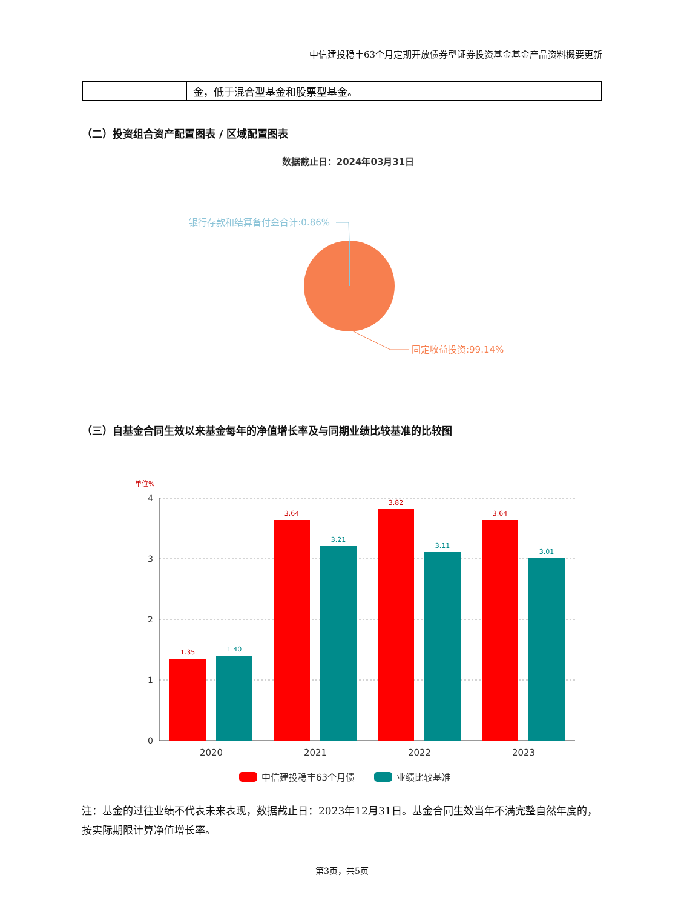中信建投稳丰63个月定期开放债券型证券投资基金基金产品资料概要更新
| | 金，低于混合型基金和股票型基金。 |
（二）投资组合资产配置图表 / 区域配置图表
数据截止日：2024年03月31日
银行存款和结算备付金合计:0.86%
固定收益投资:99.14%
（三）自基金合同生效以来基金每年的净值增长率及与同期业绩比较基准的比较图
单位%
4
3
2
1
0
1.35
3.64
3.82
3.64
1.40
3.21
3.11
3.01
2020
2021
2022
2023
中信建投稳丰63个月债
业绩比较基准
注：基金的过往业绩不代表未来表现，数据截止日：2023年12月31日。基金合同生效当年不满完整自然年度的，按实际期限计算净值增长率。
第3页，共5页